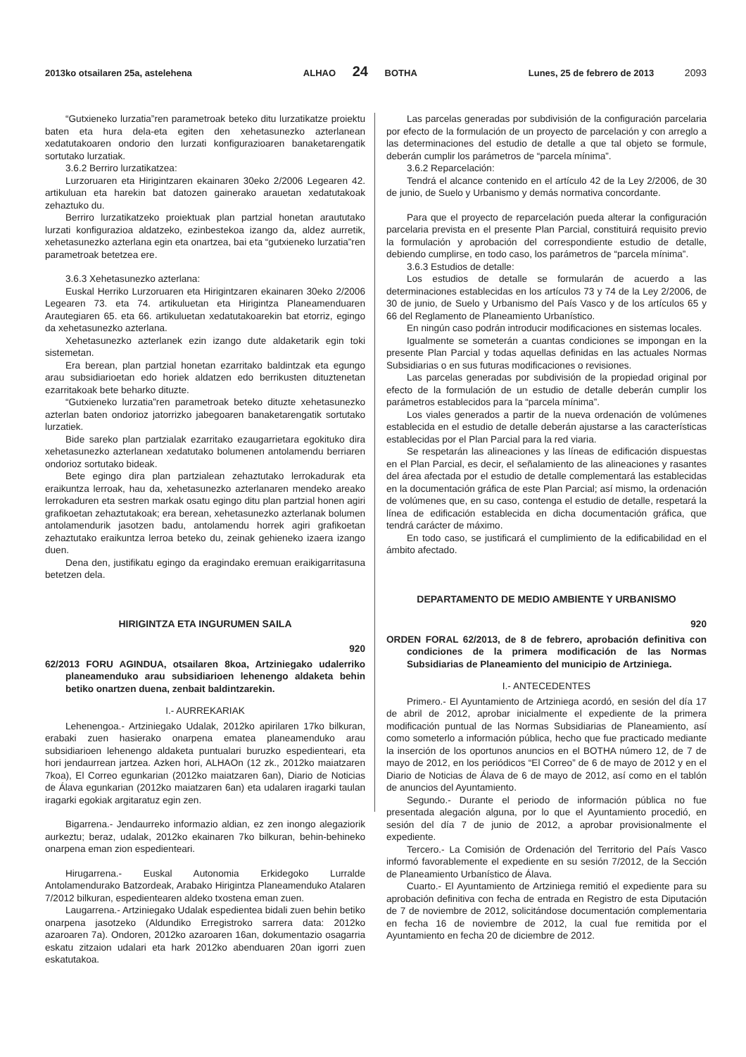2013ko otsailaren 25a, astelehena ALHAO 24 BOTHA Lunes, 25 de febrero de 2013 2093
“Gutxieneko lurzatia”ren parametroak beteko ditu lurzatikatze proiektu baten eta hura dela-eta egiten den xehetasunezko azterlanean xedatutakoaren ondorio den lurzati konfigurazioaren banaketarengatik sortutako lurzatiak.
3.6.2 Berriro lurzatikatzea:
Lurzoruaren eta Hirigintzaren ekainaren 30eko 2/2006 Legearen 42. artikuluan eta harekin bat datozen gainerako arauetan xedatutakoak zehaztuko du.
Berriro lurzatikatzeko proiektuak plan partzial honetan araututako lurzati konfigurazioa aldatzeko, ezinbestekoa izango da, aldez aurretik, xehetasunezko azterlana egin eta onartzea, bai eta “gutxieneko lurzatia”ren parametroak betetzea ere.
3.6.3 Xehetasunezko azterlana:
Euskal Herriko Lurzoruaren eta Hirigintzaren ekainaren 30eko 2/2006 Legearen 73. eta 74. artikuluetan eta Hirigintza Planeamenduaren Arautegiaren 65. eta 66. artikuluetan xedatutakoarekin bat etorriz, egingo da xehetasunezko azterlana.
Xehetasunezko azterlanek ezin izango dute aldaketarik egin toki sistemetan.
Era berean, plan partzial honetan ezarritako baldintzak eta egungo arau subsidiarioetan edo horiek aldatzen edo berrikusten dituztenetan ezarritakoak bete beharko dituzte.
“Gutxieneko lurzatia”ren parametroak beteko dituzte xehetasunezko azterlan baten ondorioz jatorrizko jabegoaren banaketarengatik sortutako lurzatiek.
Bide sareko plan partzialak ezarritako ezaugarrietara egokituko dira xehetasunezko azterlanean xedatutako bolumenen antolamendu berriaren ondorioz sortutako bideak.
Bete egingo dira plan partzialean zehaztutako lerrokadurak eta eraikuntza lerroak, hau da, xehetasunezko azterlanaren mendeko areako lerrokaduren eta sestren markak osatu egingo ditu plan partzial honen agiri grafikoetan zehaztutakoak; era berean, xehetasunezko azterlanak bolumen antolamendurik jasotzen badu, antolamendu horrek agiri grafikoetan zehaztutako eraikuntza lerroa beteko du, zeinak gehieneko izaera izango duen.
Dena den, justifikatu egingo da eragindako eremuan eraikigarritasuna betetzen dela.
HIRIGINTZA ETA INGURUMEN SAILA
920
62/2013 FORU AGINDUA, otsailaren 8koa, Artziniegako udalerriko planeamenduko arau subsidiarioen lehenengo aldaketa behin betiko onartzen duena, zenbait baldintzarekin.
I.- AURREKARIAK
Lehenengoa.- Artziniegako Udalak, 2012ko apirilaren 17ko bilkuran, erabaki zuen hasierako onarpena ematea planeamenduko arau subsidiarioen lehenengo aldaketa puntualari buruzko espedienteari, eta hori jendaurrean jartzea. Azken hori, ALHAOn (12 zk., 2012ko maiatzaren 7koa), El Correo egunkarian (2012ko maiatzaren 6an), Diario de Noticias de Álava egunkarian (2012ko maiatzaren 6an) eta udalaren iragarki taulan iragarki egokiak argitaratuz egin zen.
Bigarrena.- Jendaurreko informazio aldian, ez zen inongo alegaziorik aurkeztu; beraz, udalak, 2012ko ekainaren 7ko bilkuran, behin-behineko onarpena eman zion espedienteari.
Hirugarrena.- Euskal Autonomia Erkidegoko Lurralde Antolamendurako Batzordeak, Arabako Hirigintza Planeamenduko Atalaren 7/2012 bilkuran, espedientearen aldeko txostena eman zuen.
Laugarrena.- Artziniegako Udalak espedientea bidali zuen behin betiko onarpena jasotzeko (Aldundiko Erregistroko sarrera data: 2012ko azaroaren 7a). Ondoren, 2012ko azaroaren 16an, dokumentazio osagarria eskatu zitzaion udalari eta hark 2012ko abenduaren 20an igorri zuen eskatutakoa.
Las parcelas generadas por subdivisión de la configuración parcelaria por efecto de la formulación de un proyecto de parcelación y con arreglo a las determinaciones del estudio de detalle a que tal objeto se formule, deberán cumplir los parámetros de “parcela mínima”.
3.6.2 Reparcelación:
Tendrá el alcance contenido en el artículo 42 de la Ley 2/2006, de 30 de junio, de Suelo y Urbanismo y demás normativa concordante.
Para que el proyecto de reparcelación pueda alterar la configuración parcelaria prevista en el presente Plan Parcial, constituirá requisito previo la formulación y aprobación del correspondiente estudio de detalle, debiendo cumplirse, en todo caso, los parámetros de “parcela mínima”.
3.6.3 Estudios de detalle:
Los estudios de detalle se formularán de acuerdo a las determinaciones establecidas en los artículos 73 y 74 de la Ley 2/2006, de 30 de junio, de Suelo y Urbanismo del País Vasco y de los artículos 65 y 66 del Reglamento de Planeamiento Urbanístico.
En ningún caso podrán introducir modificaciones en sistemas locales.
Igualmente se someterán a cuantas condiciones se impongan en la presente Plan Parcial y todas aquellas definidas en las actuales Normas Subsidiarias o en sus futuras modificaciones o revisiones.
Las parcelas generadas por subdivisión de la propiedad original por efecto de la formulación de un estudio de detalle deberán cumplir los parámetros establecidos para la “parcela mínima”.
Los viales generados a partir de la nueva ordenación de volúmenes establecida en el estudio de detalle deberán ajustarse a las características establecidas por el Plan Parcial para la red viaria.
Se respetarán las alineaciones y las líneas de edificación dispuestas en el Plan Parcial, es decir, el señalamiento de las alineaciones y rasantes del área afectada por el estudio de detalle complementará las establecidas en la documentación gráfica de este Plan Parcial; así mismo, la ordenación de volúmenes que, en su caso, contenga el estudio de detalle, respetará la línea de edificación establecida en dicha documentación gráfica, que tendrá carácter de máximo.
En todo caso, se justificará el cumplimiento de la edificabilidad en el ámbito afectado.
DEPARTAMENTO DE MEDIO AMBIENTE Y URBANISMO
920
ORDEN FORAL 62/2013, de 8 de febrero, aprobación definitiva con condiciones de la primera modificación de las Normas Subsidiarias de Planeamiento del municipio de Artziniega.
I.- ANTECEDENTES
Primero.- El Ayuntamiento de Artziniega acordó, en sesión del día 17 de abril de 2012, aprobar inicialmente el expediente de la primera modificación puntual de las Normas Subsidiarias de Planeamiento, así como someterlo a información pública, hecho que fue practicado mediante la inserción de los oportunos anuncios en el BOTHA número 12, de 7 de mayo de 2012, en los periódicos “El Correo” de 6 de mayo de 2012 y en el Diario de Noticias de Álava de 6 de mayo de 2012, así como en el tablón de anuncios del Ayuntamiento.
Segundo.- Durante el periodo de información pública no fue presentada alegación alguna, por lo que el Ayuntamiento procedió, en sesión del día 7 de junio de 2012, a aprobar provisionalmente el expediente.
Tercero.- La Comisión de Ordenación del Territorio del País Vasco informó favorablemente el expediente en su sesión 7/2012, de la Sección de Planeamiento Urbanístico de Álava.
Cuarto.- El Ayuntamiento de Artziniega remitió el expediente para su aprobación definitiva con fecha de entrada en Registro de esta Diputación de 7 de noviembre de 2012, solicitándose documentación complementaria en fecha 16 de noviembre de 2012, la cual fue remitida por el Ayuntamiento en fecha 20 de diciembre de 2012.